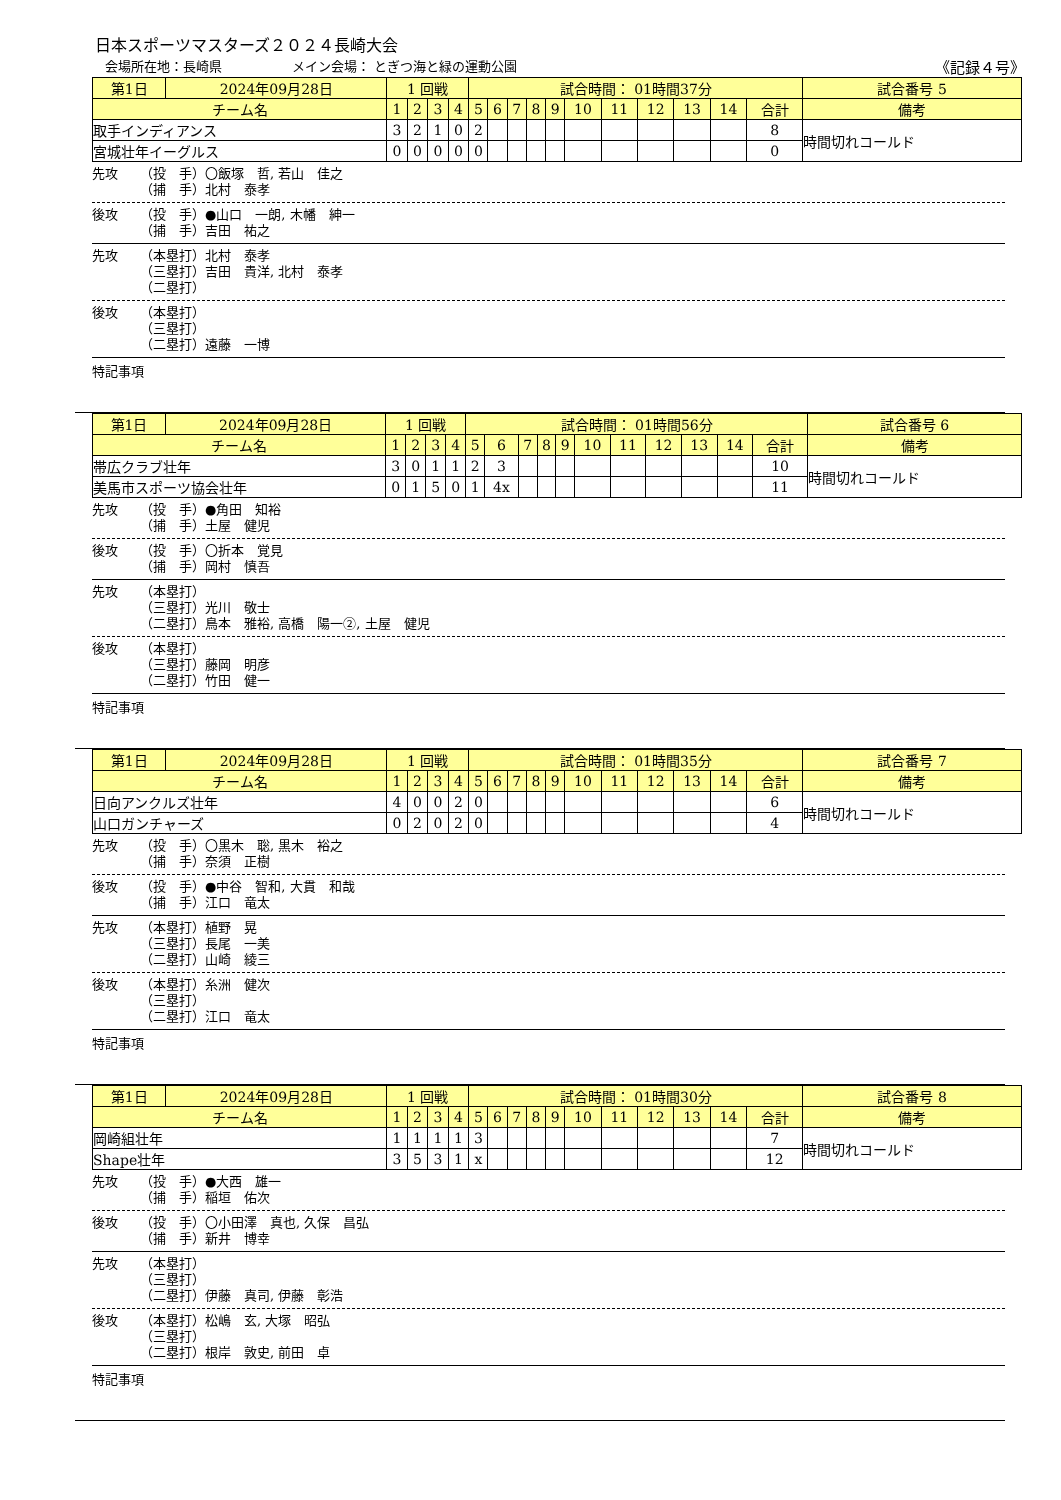日本スポーツマスターズ２０２４長崎大会
会場所在地：長崎県 メイン会場： とぎつ海と緑の運動公園 《記録４号》
| 第1日 | 2024年09月28日 | 1 回戦 | | | | 試合時間： 01時間37分 | | | | | | | | | | | 試合番号 5 |
| チーム名 | | 1 | 2 | 3 | 4 | 5 | 6 | 7 | 8 | 9 | 10 | 11 | 12 | 13 | 14 | 合計 | 備考 |
| 取手インディアンス | | 3 | 2 | 1 | 0 | 2 | | | | | | | | | | 8 | 時間切れコールド |
| 宮城壮年イーグルス | | 0 | 0 | 0 | 0 | 0 | | | | | | | | | | 0 | |
先攻 （投　手）〇飯塚　哲, 若山　佳之
（捕　手）北村　泰孝
後攻 （投　手）●山口　一朗, 木幡　紳一
（捕　手）吉田　祐之
先攻 （本塁打）北村　泰孝
（三塁打）吉田　貴洋, 北村　泰孝
（二塁打）
後攻 （本塁打）
（三塁打）
（二塁打）遠藤　一博
特記事項
| 第1日 | 2024年09月28日 | 1 回戦 | | | | 試合時間： 01時間56分 | | | | | | | | | | | 試合番号 6 |
| チーム名 | | 1 | 2 | 3 | 4 | 5 | 6 | 7 | 8 | 9 | 10 | 11 | 12 | 13 | 14 | 合計 | 備考 |
| 帯広クラブ壮年 | | 3 | 0 | 1 | 1 | 2 | 3 | | | | | | | | | 10 | 時間切れコールド |
| 美馬市スポーツ協会壮年 | | 0 | 1 | 5 | 0 | 1 | 4x | | | | | | | | | 11 | |
先攻 （投　手）●角田　知裕
（捕　手）土屋　健児
後攻 （投　手）〇折本　覚見
（捕　手）岡村　慎吾
先攻 （本塁打）
（三塁打）光川　敬士
（二塁打）鳥本　雅裕, 高橋　陽一②, 土屋　健児
後攻 （本塁打）
（三塁打）藤岡　明彦
（二塁打）竹田　健一
特記事項
| 第1日 | 2024年09月28日 | 1 回戦 | | | | 試合時間： 01時間35分 | | | | | | | | | | | 試合番号 7 |
| チーム名 | | 1 | 2 | 3 | 4 | 5 | 6 | 7 | 8 | 9 | 10 | 11 | 12 | 13 | 14 | 合計 | 備考 |
| 日向アンクルズ壮年 | | 4 | 0 | 0 | 2 | 0 | | | | | | | | | | 6 | 時間切れコールド |
| 山口ガンチャーズ | | 0 | 2 | 0 | 2 | 0 | | | | | | | | | | 4 | |
先攻 （投　手）〇黒木　聡, 黒木　裕之
（捕　手）奈須　正樹
後攻 （投　手）●中谷　智和, 大貫　和哉
（捕　手）江口　竜太
先攻 （本塁打）植野　晃
（三塁打）長尾　一美
（二塁打）山崎　綾三
後攻 （本塁打）糸洲　健次
（三塁打）
（二塁打）江口　竜太
特記事項
| 第1日 | 2024年09月28日 | 1 回戦 | | | | 試合時間： 01時間30分 | | | | | | | | | | | 試合番号 8 |
| チーム名 | | 1 | 2 | 3 | 4 | 5 | 6 | 7 | 8 | 9 | 10 | 11 | 12 | 13 | 14 | 合計 | 備考 |
| 岡崎組壮年 | | 1 | 1 | 1 | 1 | 3 | | | | | | | | | | 7 | 時間切れコールド |
| Shape壮年 | | 3 | 5 | 3 | 1 | x | | | | | | | | | | 12 | |
先攻 （投　手）●大西　雄一
（捕　手）稲垣　佑次
後攻 （投　手）〇小田澤　真也, 久保　昌弘
（捕　手）新井　博幸
先攻 （本塁打）
（三塁打）
（二塁打）伊藤　真司, 伊藤　彰浩
後攻 （本塁打）松嶋　玄, 大塚　昭弘
（三塁打）
（二塁打）根岸　敦史, 前田　卓
特記事項